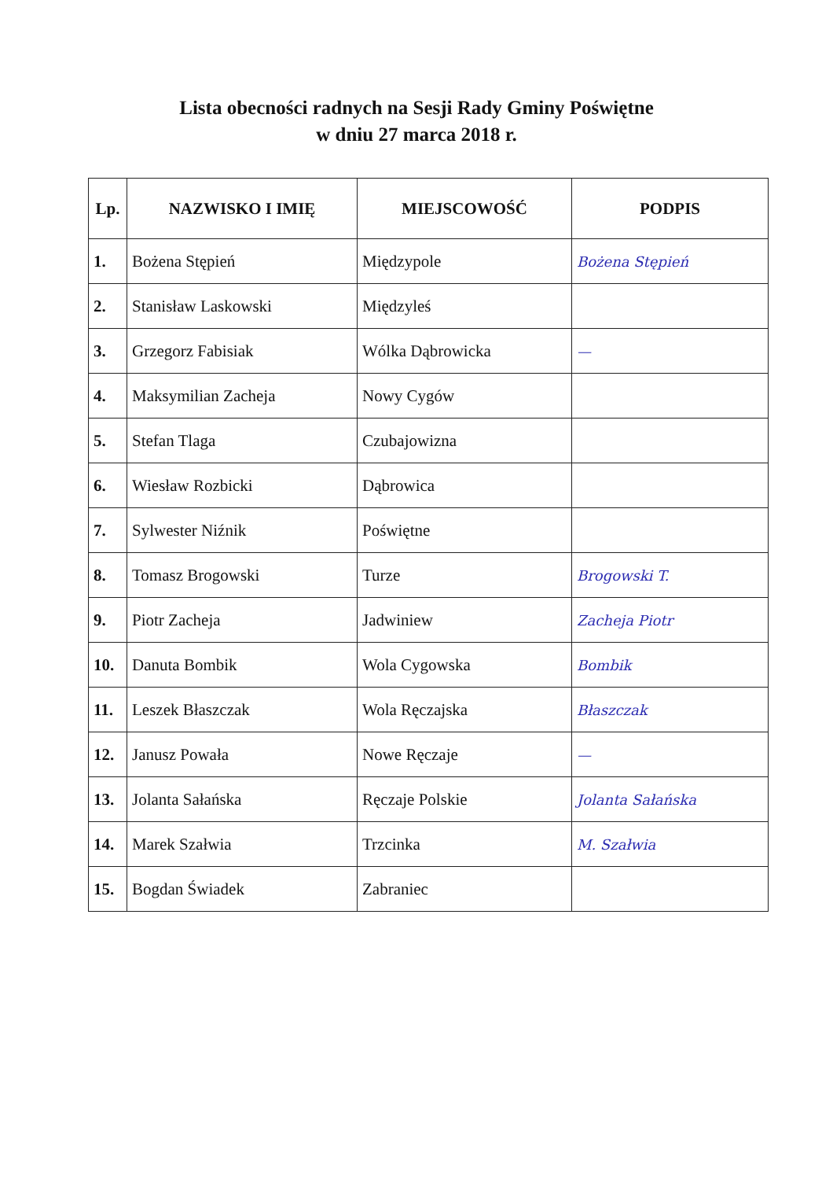Lista obecności radnych na Sesji Rady Gminy Poświętne
w dniu 27 marca 2018 r.
| Lp. | NAZWISKO I IMIĘ | MIEJSCOWOŚĆ | PODPIS |
| --- | --- | --- | --- |
| 1. | Bożena Stępień | Międzypole | Bożena Stępień |
| 2. | Stanisław Laskowski | Międzyleś | |
| 3. | Grzegorz Fabisiak | Wólka Dąbrowicka | — |
| 4. | Maksymilian Zacheja | Nowy Cygów | |
| 5. | Stefan Tlaga | Czubajowizna | |
| 6. | Wiesław Rozbicki | Dąbrowica | |
| 7. | Sylwester Niźnik | Poświętne | |
| 8. | Tomasz Brogowski | Turze | Brogowski T. |
| 9. | Piotr Zacheja | Jadwiniew | Zacheja Piotr |
| 10. | Danuta Bombik | Wola Cygowska | Bombik |
| 11. | Leszek Błaszczak | Wola Ręczajska | Błaszczak |
| 12. | Janusz Powała | Nowe Ręczaje | — |
| 13. | Jolanta Sałańska | Ręczaje Polskie | Jolanta Sałańska |
| 14. | Marek Szałwia | Trzcinka | M. Szałwia |
| 15. | Bogdan Świadek | Zabraniec | |